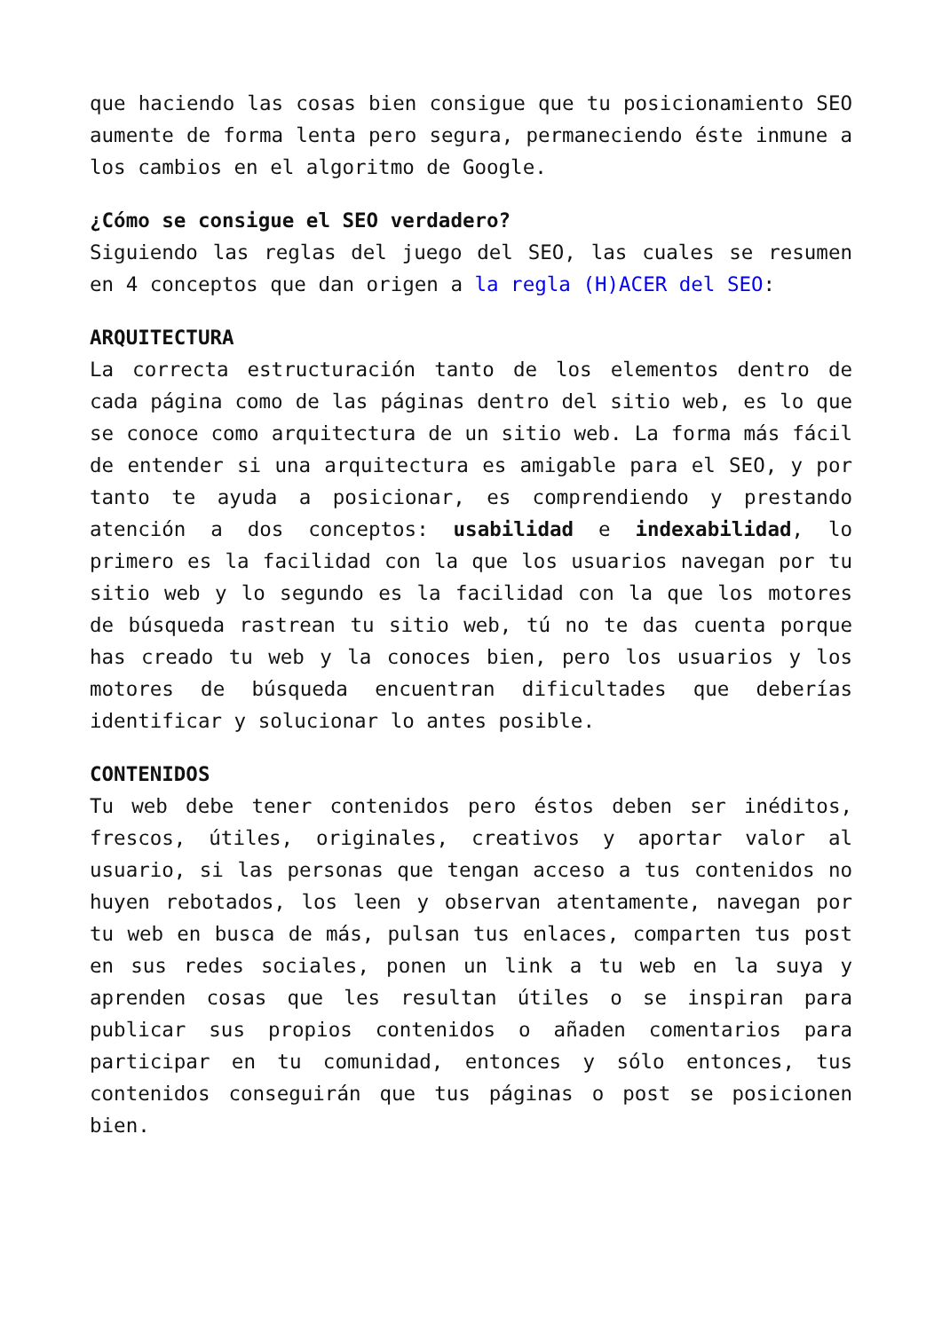que haciendo las cosas bien consigue que tu posicionamiento SEO aumente de forma lenta pero segura, permaneciendo éste inmune a los cambios en el algoritmo de Google.
¿Cómo se consigue el SEO verdadero?
Siguiendo las reglas del juego del SEO, las cuales se resumen en 4 conceptos que dan origen a la regla (H)ACER del SEO:
ARQUITECTURA
La correcta estructuración tanto de los elementos dentro de cada página como de las páginas dentro del sitio web, es lo que se conoce como arquitectura de un sitio web. La forma más fácil de entender si una arquitectura es amigable para el SEO, y por tanto te ayuda a posicionar, es comprendiendo y prestando atención a dos conceptos: usabilidad e indexabilidad, lo primero es la facilidad con la que los usuarios navegan por tu sitio web y lo segundo es la facilidad con la que los motores de búsqueda rastrean tu sitio web, tú no te das cuenta porque has creado tu web y la conoces bien, pero los usuarios y los motores de búsqueda encuentran dificultades que deberías identificar y solucionar lo antes posible.
CONTENIDOS
Tu web debe tener contenidos pero éstos deben ser inéditos, frescos, útiles, originales, creativos y aportar valor al usuario, si las personas que tengan acceso a tus contenidos no huyen rebotados, los leen y observan atentamente, navegan por tu web en busca de más, pulsan tus enlaces, comparten tus post en sus redes sociales, ponen un link a tu web en la suya y aprenden cosas que les resultan útiles o se inspiran para publicar sus propios contenidos o añaden comentarios para participar en tu comunidad, entonces y sólo entonces, tus contenidos conseguirán que tus páginas o post se posicionen bien.